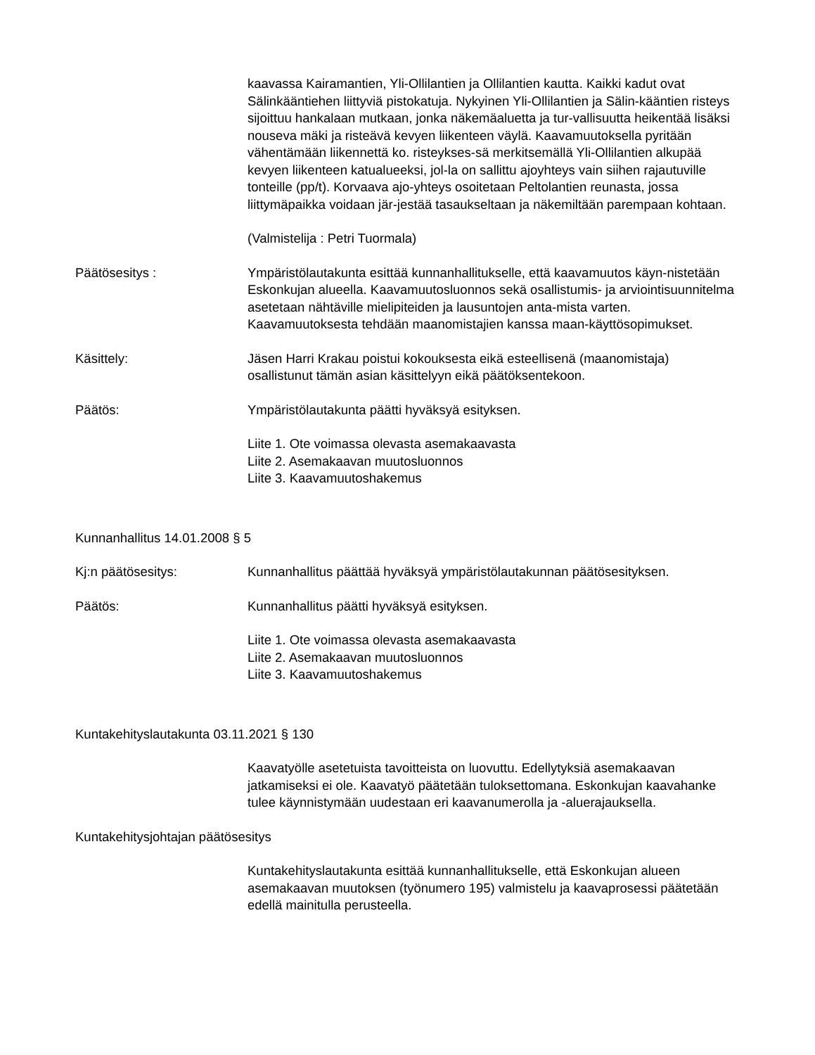kaavassa Kairamantien, Yli-Ollilantien ja Ollilantien kautta. Kaikki kadut ovat Sälinkääntiehen liittyviä pistokatuja. Nykyinen Yli-Ollilantien ja Sälin-kääntien risteys sijoittuu hankalaan mutkaan, jonka näkemäaluetta ja tur-vallisuutta heikentää lisäksi nouseva mäki ja risteävä kevyen liikenteen väylä. Kaavamuutoksella pyritään vähentämään liikennettä ko. risteykses-sä merkitsemällä Yli-Ollilantien alkupää kevyen liikenteen katualueeksi, jol-la on sallittu ajoyhteys vain siihen rajautuville tonteille (pp/t). Korvaava ajo-yhteys osoitetaan Peltolantien reunasta, jossa liittymäpaikka voidaan jär-jestää tasaukseltaan ja näkemiltään parempaan kohtaan.
(Valmistelija : Petri Tuormala)
Päätösesitys : Ympäristölautakunta esittää kunnanhallitukselle, että kaavamuutos käyn-nistetään Eskonkujan alueella. Kaavamuutosluonnos sekä osallistumis- ja arviointisuunnitelma asetetaan nähtäville mielipiteiden ja lausuntojen anta-mista varten. Kaavamuutoksesta tehdään maanomistajien kanssa maan-käyttösopimukset.
Käsittely: Jäsen Harri Krakau poistui kokouksesta eikä esteellisenä (maanomistaja) osallistunut tämän asian käsittelyyn eikä päätöksentekoon.
Päätös: Ympäristölautakunta päätti hyväksyä esityksen.
Liite 1. Ote voimassa olevasta asemakaavasta
Liite 2. Asemakaavan muutosluonnos
Liite 3. Kaavamuutoshakemus
Kunnanhallitus 14.01.2008 § 5
Kj:n päätösesitys: Kunnanhallitus päättää hyväksyä ympäristölautakunnan päätösesityksen.
Päätös: Kunnanhallitus päätti hyväksyä esityksen.
Liite 1. Ote voimassa olevasta asemakaavasta
Liite 2. Asemakaavan muutosluonnos
Liite 3. Kaavamuutoshakemus
Kuntakehityslautakunta 03.11.2021 § 130
Kaavatyölle asetetuista tavoitteista on luovuttu. Edellytyksiä asemakaavan jatkamiseksi ei ole. Kaavatyö päätetään tuloksettomana. Eskonkujan kaavahanke tulee käynnistymään uudestaan eri kaavanumerolla ja -aluerajauksella.
Kuntakehitysjohtajan päätösesitys
Kuntakehityslautakunta esittää kunnanhallitukselle, että Eskonkujan alueen asemakaavan muutoksen (työnumero 195) valmistelu ja kaavaprosessi päätetään edellä mainitulla perusteella.